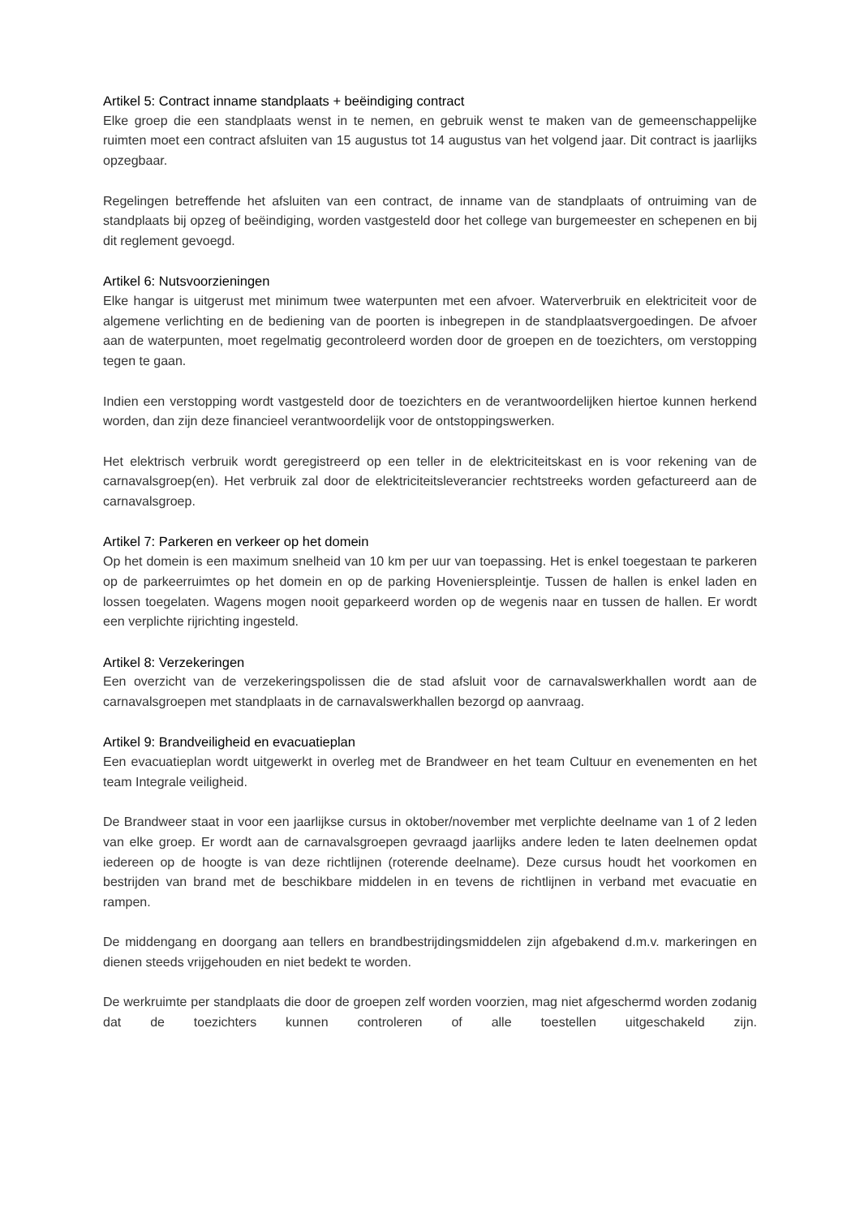Artikel 5: Contract inname standplaats + beëindiging contract
Elke groep die een standplaats wenst in te nemen, en gebruik wenst te maken van de gemeenschappelijke ruimten moet een contract afsluiten van 15 augustus tot 14 augustus van het volgend jaar. Dit contract is jaarlijks opzegbaar.
Regelingen betreffende het afsluiten van een contract, de inname van de standplaats of ontruiming van de standplaats bij opzeg of beëindiging, worden vastgesteld door het college van burgemeester en schepenen en bij dit reglement gevoegd.
Artikel 6: Nutsvoorzieningen
Elke hangar is uitgerust met minimum twee waterpunten met een afvoer. Waterverbruik en elektriciteit voor de algemene verlichting en de bediening van de poorten is inbegrepen in de standplaatsvergoedingen. De afvoer aan de waterpunten, moet regelmatig gecontroleerd worden door de groepen en de toezichters, om verstopping tegen te gaan.
Indien een verstopping wordt vastgesteld door de toezichters en de verantwoordelijken hiertoe kunnen herkend worden, dan zijn deze financieel verantwoordelijk voor de ontstoppingswerken.
Het elektrisch verbruik wordt geregistreerd op een teller in de elektriciteitskast en is voor rekening van de carnavalsgroep(en). Het verbruik zal door de elektriciteitsleverancier rechtstreeks worden gefactureerd aan de carnavalsgroep.
Artikel 7: Parkeren en verkeer op het domein
Op het domein is een maximum snelheid van 10 km per uur van toepassing. Het is enkel toegestaan te parkeren op de parkeerruimtes op het domein en op de parking Hovenierspleintje. Tussen de hallen is enkel laden en lossen toegelaten. Wagens mogen nooit geparkeerd worden op de wegenis naar en tussen de hallen. Er wordt een verplichte rijrichting ingesteld.
Artikel 8: Verzekeringen
Een overzicht van de verzekeringspolissen die de stad afsluit voor de carnavalswerkhallen wordt aan de carnavalsgroepen met standplaats in de carnavalswerkhallen bezorgd op aanvraag.
Artikel 9: Brandveiligheid en evacuatieplan
Een evacuatieplan wordt uitgewerkt in overleg met de Brandweer en het team Cultuur en evenementen en het team Integrale veiligheid.
De Brandweer staat in voor een jaarlijkse cursus in oktober/november met verplichte deelname van 1 of 2 leden van elke groep. Er wordt aan de carnavalsgroepen gevraagd jaarlijks andere leden te laten deelnemen opdat iedereen op de hoogte is van deze richtlijnen (roterende deelname). Deze cursus houdt het voorkomen en bestrijden van brand met de beschikbare middelen in en tevens de richtlijnen in verband met evacuatie en rampen.
De middengang en doorgang aan tellers en brandbestrijdingsmiddelen zijn afgebakend d.m.v. markeringen en dienen steeds vrijgehouden en niet bedekt te worden.
De werkruimte per standplaats die door de groepen zelf worden voorzien, mag niet afgeschermd worden zodanig dat de toezichters kunnen controleren of alle toestellen uitgeschakeld zijn.